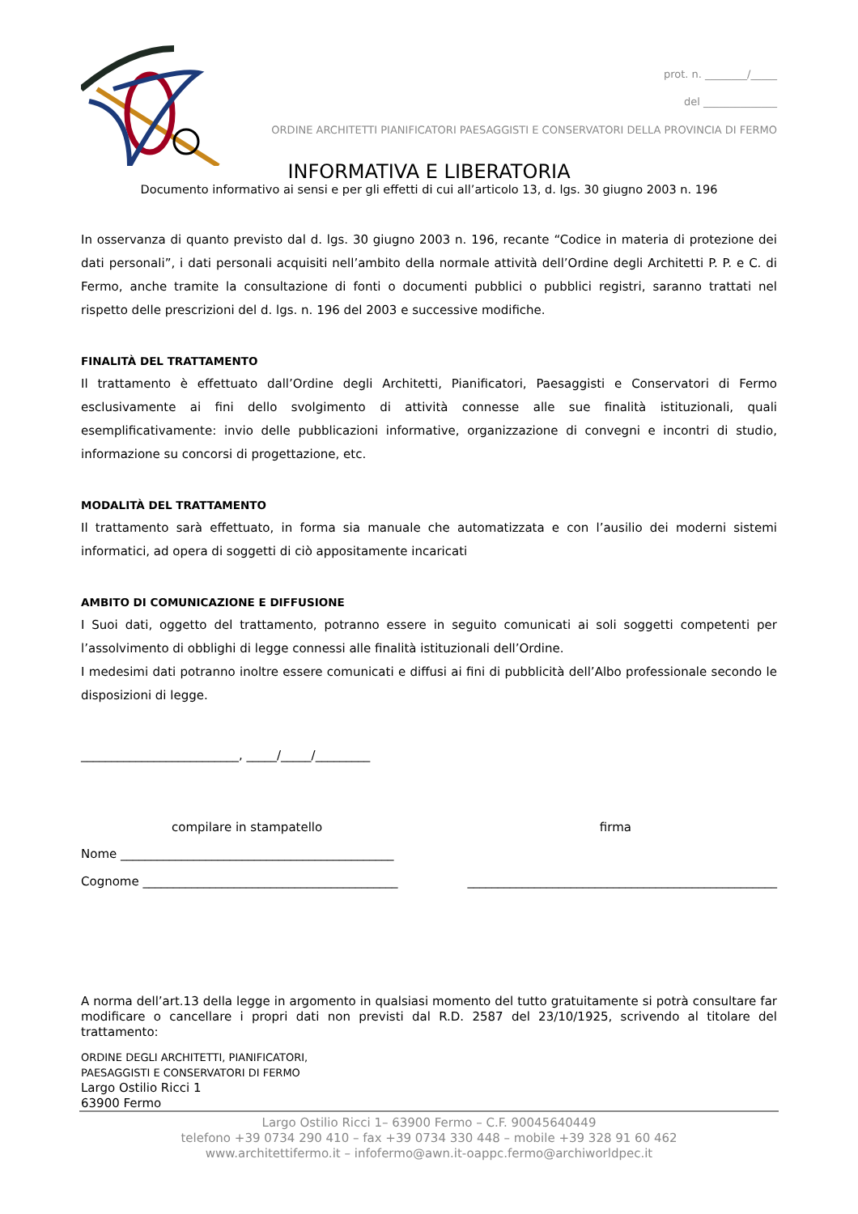prot. n. ________/_____
del ______________
ORDINE ARCHITETTI PIANIFICATORI PAESAGGISTI E CONSERVATORI DELLA PROVINCIA DI FERMO
INFORMATIVA E LIBERATORIA
Documento informativo ai sensi e per gli effetti di cui all’articolo 13, d. lgs. 30 giugno 2003 n. 196
In osservanza di quanto previsto dal d. lgs. 30 giugno 2003 n. 196, recante “Codice in materia di protezione dei dati personali”, i dati personali acquisiti nell’ambito della normale attività dell’Ordine degli Architetti P. P. e C. di Fermo, anche tramite la consultazione di fonti o documenti pubblici o pubblici registri, saranno trattati nel rispetto delle prescrizioni del d. lgs. n. 196 del 2003 e successive modifiche.
FINALITÀ DEL TRATTAMENTO
Il trattamento è effettuato dall’Ordine degli Architetti, Pianificatori, Paesaggisti e Conservatori di Fermo esclusivamente ai fini dello svolgimento di attività connesse alle sue finalità istituzionali, quali esemplificativamente: invio delle pubblicazioni informative, organizzazione di convegni e incontri di studio, informazione su concorsi di progettazione, etc.
MODALITÀ DEL TRATTAMENTO
Il trattamento sarà effettuato, in forma sia manuale che automatizzata e con l’ausilio dei moderni sistemi informatici, ad opera di soggetti di ciò appositamente incaricati
AMBITO DI COMUNICAZIONE E DIFFUSIONE
I Suoi dati, oggetto del trattamento, potranno essere in seguito comunicati ai soli soggetti competenti per l’assolvimento di obblighi di legge connessi alle finalità istituzionali dell’Ordine.
I medesimi dati potranno inoltre essere comunicati e diffusi ai fini di pubblicità dell’Albo professionale secondo le disposizioni di legge.
__________________________, _____/_____/_________
compilare in stampatello firma
Nome _____________________________________________
Cognome __________________________________________ ___________________________________________________
A norma dell’art.13 della legge in argomento in qualsiasi momento del tutto gratuitamente si potrà consultare far modificare o cancellare i propri dati non previsti dal R.D. 2587 del 23/10/1925, scrivendo al titolare del trattamento:
ORDINE DEGLI ARCHITETTI, PIANIFICATORI,
PAESAGGISTI E CONSERVATORI DI FERMO
Largo Ostilio Ricci 1
63900 Fermo
Largo Ostilio Ricci 1– 63900 Fermo – C.F. 90045640449
telefono +39 0734 290 410 – fax +39 0734 330 448 – mobile +39 328 91 60 462
www.architettifermo.it – infofermo@awn.it-oappc.fermo@archiworldpec.it